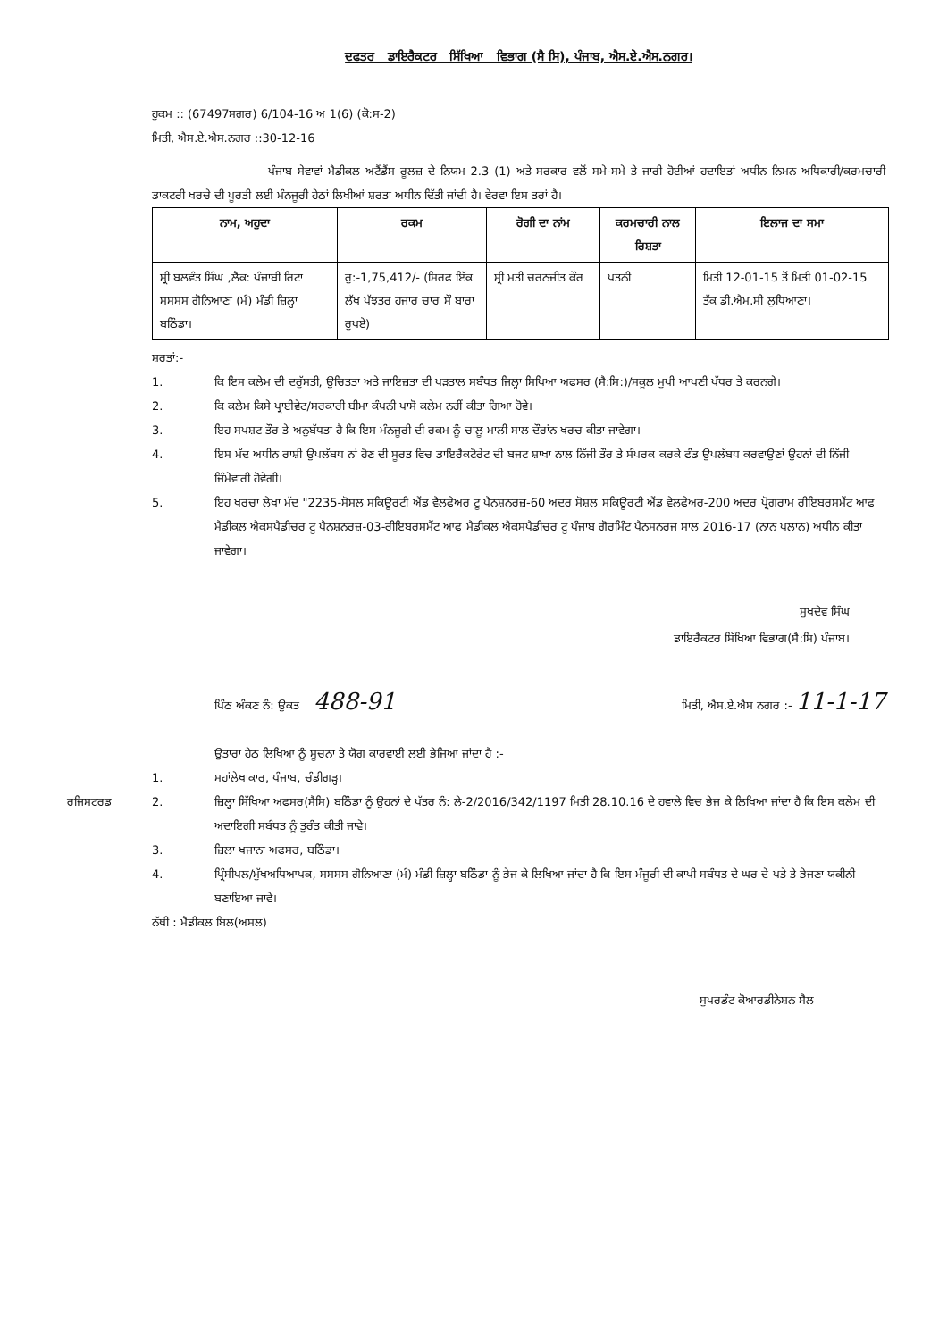ਦਫਤਰ ਡਾਇਰੈਕਟਰ ਸਿੱਖਿਆ ਵਿਭਾਗ (ਸੈ ਸਿ), ਪੰਜਾਬ, ਐਸ.ਏ.ਐਸ.ਨਗਰ।
ਹੁਕਮ :: (67497ਸਗਰ) 6/104-16 ਅ 1(6) (ਕੋ:ਸ-2)
ਮਿਤੀ, ਐਸ.ਏ.ਐਸ.ਨਗਰ ::30-12-16
ਪੰਜਾਬ ਸੇਵਾਵਾਂ ਮੈਡੀਕਲ ਅਟੈਂਡੈਂਸ ਰੂਲਜ਼ ਦੇ ਨਿਯਮ 2.3 (1) ਅਤੇ ਸਰਕਾਰ ਵਲੋਂ ਸਮੇ-ਸਮੇ ਤੇ ਜਾਰੀ ਹੋਈਆਂ ਹਦਾਇਤਾਂ ਅਧੀਨ ਨਿਮਨ ਅਧਿਕਾਰੀ/ਕਰਮਚਾਰੀ ਡਾਕਟਰੀ ਖਰਚੇ ਦੀ ਪੂਰਤੀ ਲਈ ਮੰਨਜੂਰੀ ਹੇਠਾਂ ਲਿਖੀਆਂ ਸ਼ਰਤਾ ਅਧੀਨ ਦਿੱਤੀ ਜਾਂਦੀ ਹੈ। ਵੇਰਵਾ ਇਸ ਤਰਾਂ ਹੈ।
| ਨਾਮ, ਅਹੁਦਾ | ਰਕਮ | ਰੋਗੀ ਦਾ ਨਾਂਮ | ਕਰਮਚਾਰੀ ਨਾਲ ਰਿਸ਼ਤਾ | ਇਲਾਜ ਦਾ ਸਮਾ |
| --- | --- | --- | --- | --- |
| ਸ੍ਰੀ ਬਲਵੰਤ ਸਿੰਘ ,ਲੈਕ: ਪੰਜਾਬੀ ਰਿਟਾ ਸਸਸਸ ਗੋਨਿਆਣਾ (ਮੰ) ਮੰਡੀ ਜ਼ਿਲ੍ਹਾ ਬਠਿੰਡਾ। | ਰੁ:-1,75,412/- (ਸਿਰਫ ਇੱਕ ਲੱਖ ਪੱਝਤਰ ਹਜਾਰ ਚਾਰ ਸੌ ਬਾਰਾ ਰੁਪਏ) | ਸ੍ਰੀ ਮਤੀ ਚਰਨਜੀਤ ਕੌਰ | ਪਤਨੀ | ਮਿਤੀ 12-01-15 ਤੋਂ ਮਿਤੀ 01-02-15 ਤੱਕ ਡੀ.ਐਮ.ਸੀ ਲੁਧਿਆਣਾ। |
ਸ਼ਰਤਾਂ:-
1. ਕਿ ਇਸ ਕਲੇਮ ਦੀ ਦਰੁੱਸਤੀ, ਉਚਿਤਤਾ ਅਤੇ ਜਾਇਜ਼ਤਾ ਦੀ ਪੜਤਾਲ ਸਬੰਧਤ ਜਿਲ੍ਹਾ ਸਿਖਿਆ ਅਫਸਰ (ਸੈ:ਸਿ:)/ਸਕੂਲ ਮੁਖੀ ਆਪਣੀ ਪੱਧਰ ਤੇ ਕਰਨਗੇ।
2. ਕਿ ਕਲੇਮ ਕਿਸੇ ਪ੍ਰਾਈਵੇਟ/ਸਰਕਾਰੀ ਬੀਮਾ ਕੰਪਨੀ ਪਾਸੋ ਕਲੇਮ ਨਹੀਂ ਕੀਤਾ ਗਿਆ ਹੋਵੇ।
3. ਇਹ ਸਪਸ਼ਟ ਤੌਰ ਤੇ ਅਨੁਬੱਧਤਾ ਹੈ ਕਿ ਇਸ ਮੰਨਜੂਰੀ ਦੀ ਰਕਮ ਨੂੰ ਚਾਲੂ ਮਾਲੀ ਸਾਲ ਦੌਰਾਂਨ ਖਰਚ ਕੀਤਾ ਜਾਵੇਗਾ।
4. ਇਸ ਮੱਦ ਅਧੀਨ ਰਾਸ਼ੀ ਉਪਲੱਬਧ ਨਾਂ ਹੋਣ ਦੀ ਸੂਰਤ ਵਿਚ ਡਾਇਰੈਕਟੋਰੇਟ ਦੀ ਬਜਟ ਸ਼ਾਖਾ ਨਾਲ ਨਿੱਜੀ ਤੌਰ ਤੇ ਸੰਪਰਕ ਕਰਕੇ ਫੰਡ ਉਪਲੱਬਧ ਕਰਵਾਉਣਾਂ ਉਹਨਾਂ ਦੀ ਨਿੱਜੀ ਜਿੰਮੇਵਾਰੀ ਹੋਵੇਗੀ।
5. ਇਹ ਖਰਚਾ ਲੇਖਾ ਮੱਦ "2235-ਸੋਸਲ ਸਕਿਊਰਟੀ ਐਂਡ ਵੈਲਫੇਅਰ ਟੂ ਪੈਨਸ਼ਨਰਜ਼-60 ਅਦਰ ਸੋਸ਼ਲ ਸਕਿਊਰਟੀ ਐਂਡ ਵੇਲਫੇਅਰ-200 ਅਦਰ ਪ੍ਰੋਗਰਾਮ ਰੀਇਬਰਸਮੈਂਟ ਆਫ ਮੈਡੀਕਲ ਐਕਸਪੈਡੀਚਰ ਟੂ ਪੈਨਸ਼ਨਰਜ਼-03-ਰੀਇਬਰਸਮੈਂਟ ਆਫ ਮੈਡੀਕਲ ਐਕਸਪੈਡੀਚਰ ਟੂ ਪੰਜਾਬ ਗੋਰਮਿੰਟ ਪੈਨਸਨਰਜ ਸਾਲ 2016-17 (ਨਾਨ ਪਲਾਨ) ਅਧੀਨ ਕੀਤਾ ਜਾਵੇਗਾ।
ਸੁਖਦੇਵ ਸਿੰਘ
ਡਾਇਰੈਕਟਰ ਸਿੱਖਿਆ ਵਿਭਾਗ(ਸੈ:ਸਿ) ਪੰਜਾਬ।
ਪਿੰਠ ਅੰਕਣ ਨੰ: ਉਕਤ 488-91 ਮਿਤੀ, ਐਸ.ਏ.ਐਸ ਨਗਰ :- 11-1-17
ਉਤਾਰਾ ਹੇਠ ਲਿਖਿਆ ਨੂੰ ਸੂਚਨਾ ਤੇ ਯੋਗ ਕਾਰਵਾਈ ਲਈ ਭੇਜਿਆ ਜਾਂਦਾ ਹੈ :-
1. ਮਹਾਂਲੇਖਾਕਾਰ, ਪੰਜਾਬ, ਚੰਡੀਗੜ੍ਹ।
ਰਜਿਸਟਰਡ 2. ਜ਼ਿਲ੍ਹਾ ਸਿੱਖਿਆ ਅਫਸਰ(ਸੈਸਿ) ਬਠਿੰਡਾ ਨੂੰ ਉਹਨਾਂ ਦੇ ਪੱਤਰ ਨੰ: ਲੇ-2/2016/342/1197 ਮਿਤੀ 28.10.16 ਦੇ ਹਵਾਲੇ ਵਿਚ ਭੇਜ ਕੇ ਲਿਖਿਆ ਜਾਂਦਾ ਹੈ ਕਿ ਇਸ ਕਲੇਮ ਦੀ ਅਦਾਇਗੀ ਸਬੰਧਤ ਨੂੰ ਤੁਰੰਤ ਕੀਤੀ ਜਾਵੇ।
3. ਜ਼ਿਲਾ ਖਜਾਨਾ ਅਫਸਰ, ਬਠਿੰਡਾ।
4. ਪ੍ਰਿੰਸੀਪਲ/ਮੁੱਖਅਧਿਆਪਕ, ਸਸਸਸ ਗੋਨਿਆਣਾ (ਮੰ) ਮੰਡੀ ਜ਼ਿਲ੍ਹਾ ਬਠਿੰਡਾ ਨੂੰ ਭੇਜ ਕੇ ਲਿਖਿਆ ਜਾਂਦਾ ਹੈ ਕਿ ਇਸ ਮੰਜੂਰੀ ਦੀ ਕਾਪੀ ਸਬੰਧਤ ਦੇ ਘਰ ਦੇ ਪਤੇ ਤੇ ਭੇਜਣਾ ਯਕੀਨੀ ਬਣਾਇਆ ਜਾਵੇ।
ਨੱਥੀ : ਮੈਡੀਕਲ ਬਿਲ(ਅਸਲ)
ਸੁਪਰਡੰਟ ਕੋਆਰਡੀਨੇਸ਼ਨ ਸੈਲ